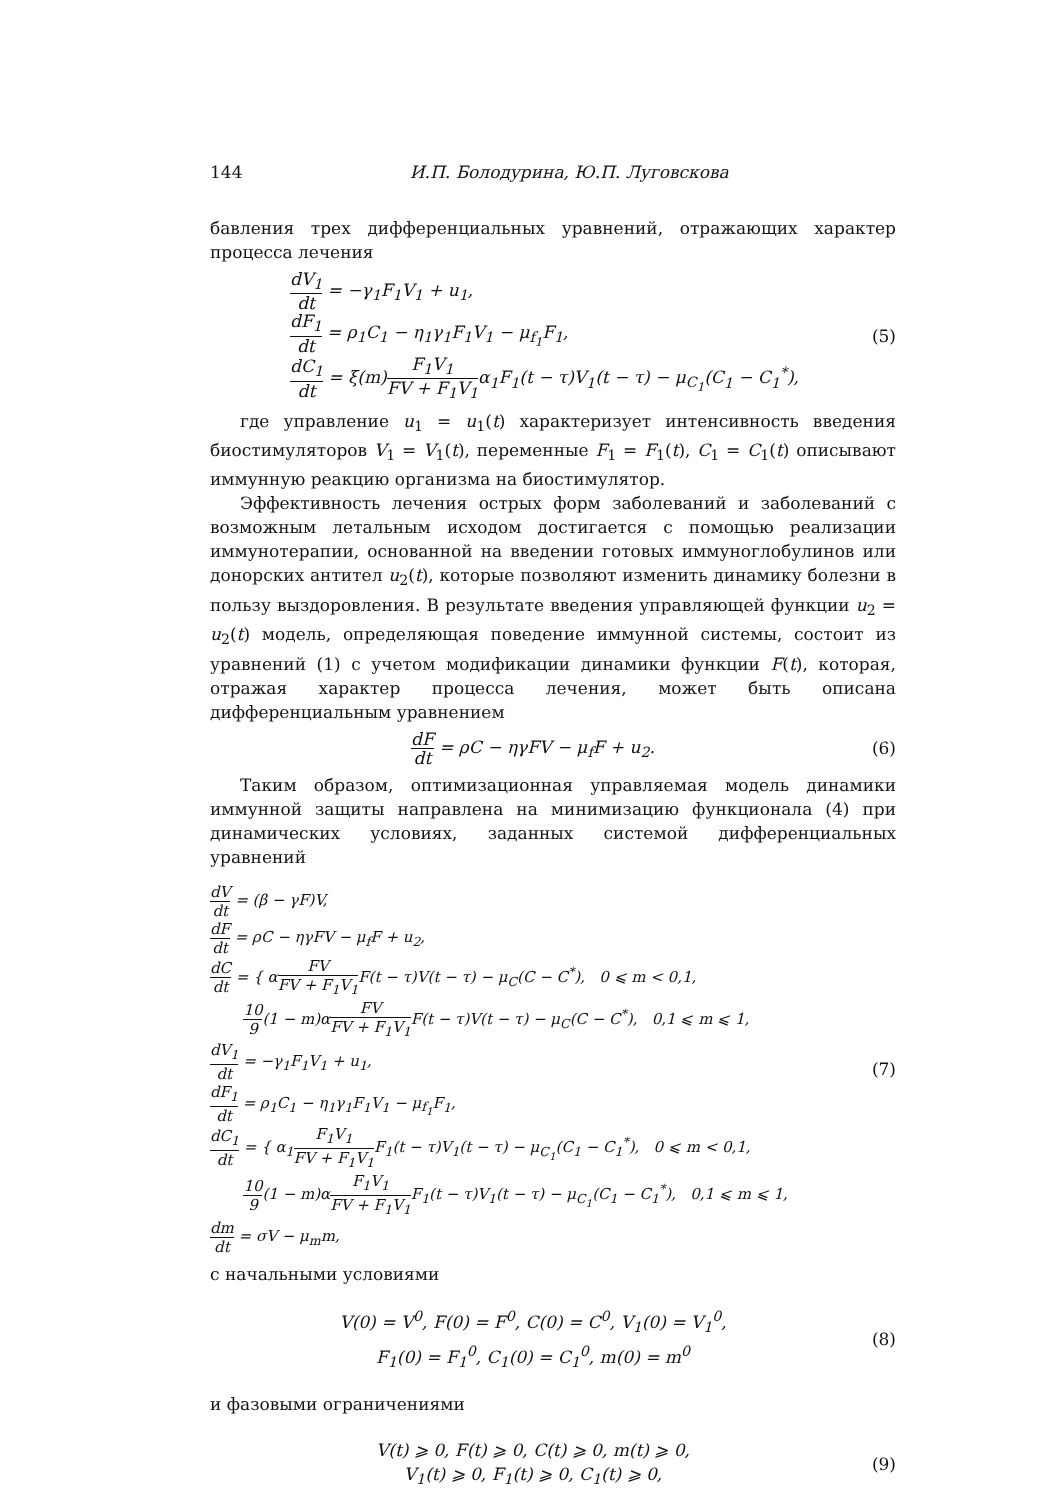144 И.П. Болодурина, Ю.П. Луговскова
бавления трех дифференциальных уравнений, отражающих характер процесса лечения
dV<sub>1</sub> dt = −γ<sub>1</sub>F<sub>1</sub>V<sub>1</sub> + u<sub>1</sub>,
dF<sub>1</sub> dt = ρ<sub>1</sub>C<sub>1</sub> − η<sub>1</sub>γ<sub>1</sub>F<sub>1</sub>V<sub>1</sub> − μ<sub>f<sub>1</sub></sub>F<sub>1</sub>,
dC<sub>1</sub> dt = ξ(m)F<sub>1</sub>V<sub>1</sub> FV + F<sub>1</sub>V<sub>1</sub>α<sub>1</sub>F<sub>1</sub>(t − τ)V<sub>1</sub>(t − τ) − μ<sub>C<sub>1</sub></sub>(C<sub>1</sub> − C<sub>1</sub><sup>*</sup>),
(5)
где управление u<sub>1</sub> = u<sub>1</sub>(t) характеризует интенсивность введения биостимуляторов V<sub>1</sub> = V<sub>1</sub>(t), переменные F<sub>1</sub> = F<sub>1</sub>(t), C<sub>1</sub> = C<sub>1</sub>(t) описывают иммунную реакцию организма на биостимулятор.
Эффективность лечения острых форм заболеваний и заболеваний с возможным летальным исходом достигается с помощью реализации иммунотерапии, основанной на введении готовых иммуноглобулинов или донорских антител u<sub>2</sub>(t), которые позволяют изменить динамику болезни в пользу выздоровления. В результате введения управляющей функции u<sub>2</sub> = u<sub>2</sub>(t) модель, определяющая поведение иммунной системы, состоит из уравнений (1) с учетом модификации динамики функции F(t), которая, отражая характер процесса лечения, может быть описана дифференциальным уравнением
dF dt = ρC − ηγFV − μ<sub>f</sub>F + u<sub>2</sub>. (6)
Таким образом, оптимизационная управляемая модель динамики иммунной защиты направлена на минимизацию функционала (4) при динамических условиях, заданных системой дифференциальных уравнений
dV dt = (β − γF)V,
dF dt = ρC − ηγFV − μ<sub>f</sub>F + u<sub>2</sub>,
dC dt = { αFV FV + F<sub>1</sub>V<sub>1</sub> F(t − τ)V(t − τ) − μ<sub>C</sub>(C − C<sup>*</sup>), 0 ⩽ m < 0,1,
10 9(1 − m)αFV FV + F<sub>1</sub>V<sub>1</sub> F(t − τ)V(t − τ) − μ<sub>C</sub>(C − C<sup>*</sup>), 0,1 ⩽ m ⩽ 1,
dV<sub>1</sub> dt = −γ<sub>1</sub>F<sub>1</sub>V<sub>1</sub> + u<sub>1</sub>,
dF<sub>1</sub> dt = ρ<sub>1</sub>C<sub>1</sub> − η<sub>1</sub>γ<sub>1</sub>F<sub>1</sub>V<sub>1</sub> − μ<sub>f<sub>1</sub></sub>F<sub>1</sub>,
dC<sub>1</sub> dt = { α<sub>1</sub>F<sub>1</sub>V<sub>1</sub> FV + F<sub>1</sub>V<sub>1</sub> F<sub>1</sub>(t − τ)V<sub>1</sub>(t − τ) − μ<sub>C<sub>1</sub></sub>(C<sub>1</sub> − C<sub>1</sub><sup>*</sup>), 0 ⩽ m < 0,1,
10 9(1 − m)αF<sub>1</sub>V<sub>1</sub> FV + F<sub>1</sub>V<sub>1</sub> F<sub>1</sub>(t − τ)V<sub>1</sub>(t − τ) − μ<sub>C<sub>1</sub></sub>(C<sub>1</sub> − C<sub>1</sub><sup>*</sup>), 0,1 ⩽ m ⩽ 1,
dm dt = σV − μ<sub>m</sub>m,
(7)
с начальными условиями
V(0) = V<sup>0</sup>, F(0) = F<sup>0</sup>, C(0) = C<sup>0</sup>, V<sub>1</sub>(0) = V<sub>1</sub><sup>0</sup>,
F<sub>1</sub>(0) = F<sub>1</sub><sup>0</sup>, C<sub>1</sub>(0) = C<sub>1</sub><sup>0</sup>, m(0) = m<sup>0</sup>
(8)
и фазовыми ограничениями
V(t) ⩾ 0, F(t) ⩾ 0, C(t) ⩾ 0, m(t) ⩾ 0,
V<sub>1</sub>(t) ⩾ 0, F<sub>1</sub>(t) ⩾ 0, C<sub>1</sub>(t) ⩾ 0,
(9)